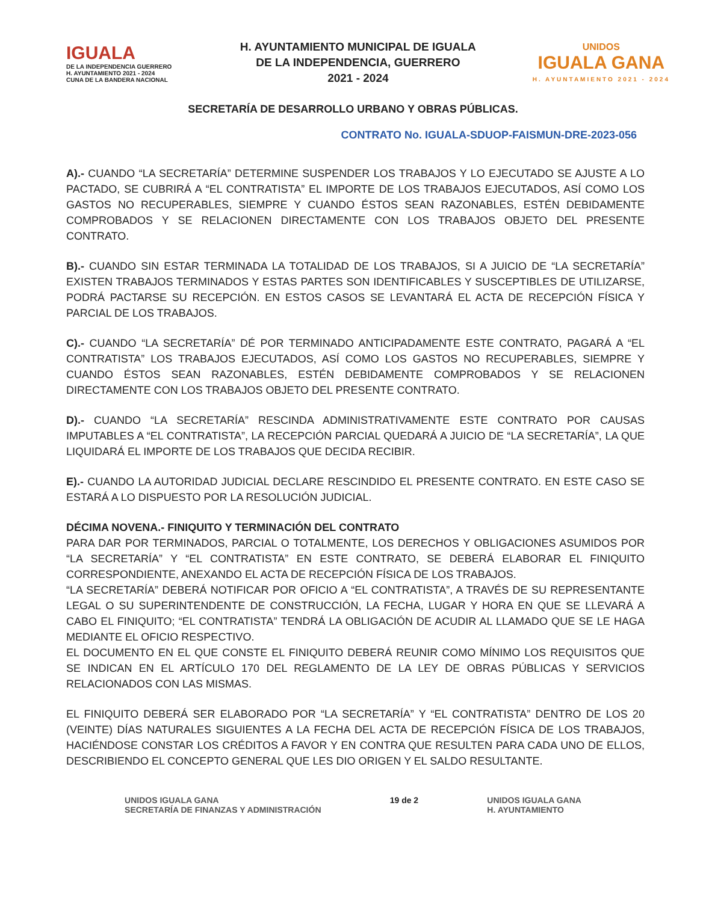IGUALA
DE LA INDEPENDENCIA GUERRERO
H. AYUNTAMIENTO 2021 - 2024
CUNA DE LA BANDERA NACIONAL
H. AYUNTAMIENTO MUNICIPAL DE IGUALA
DE LA INDEPENDENCIA, GUERRERO
2021 - 2024
UNIDOS
IGUALA GANA
H. AYUNTAMIENTO 2021 - 2024
SECRETARÍA DE DESARROLLO URBANO Y OBRAS PÚBLICAS.
CONTRATO No. IGUALA-SDUOP-FAISMUN-DRE-2023-056
A).- CUANDO “LA SECRETARÍA” DETERMINE SUSPENDER LOS TRABAJOS Y LO EJECUTADO SE AJUSTE A LO PACTADO, SE CUBRIRÁ A “EL CONTRATISTA” EL IMPORTE DE LOS TRABAJOS EJECUTADOS, ASÍ COMO LOS GASTOS NO RECUPERABLES, SIEMPRE Y CUANDO ÉSTOS SEAN RAZONABLES, ESTÉN DEBIDAMENTE COMPROBADOS Y SE RELACIONEN DIRECTAMENTE CON LOS TRABAJOS OBJETO DEL PRESENTE CONTRATO.
B).- CUANDO SIN ESTAR TERMINADA LA TOTALIDAD DE LOS TRABAJOS, SI A JUICIO DE “LA SECRETARÍA” EXISTEN TRABAJOS TERMINADOS Y ESTAS PARTES SON IDENTIFICABLES Y SUSCEPTIBLES DE UTILIZARSE, PODRÁ PACTARSE SU RECEPCIÓN. EN ESTOS CASOS SE LEVANTARÁ EL ACTA DE RECEPCIÓN FÍSICA Y PARCIAL DE LOS TRABAJOS.
C).- CUANDO “LA SECRETARÍA” DÉ POR TERMINADO ANTICIPADAMENTE ESTE CONTRATO, PAGARÁ A “EL CONTRATISTA” LOS TRABAJOS EJECUTADOS, ASÍ COMO LOS GASTOS NO RECUPERABLES, SIEMPRE Y CUANDO ÉSTOS SEAN RAZONABLES, ESTÉN DEBIDAMENTE COMPROBADOS Y SE RELACIONEN DIRECTAMENTE CON LOS TRABAJOS OBJETO DEL PRESENTE CONTRATO.
D).- CUANDO “LA SECRETARÍA” RESCINDA ADMINISTRATIVAMENTE ESTE CONTRATO POR CAUSAS IMPUTABLES A “EL CONTRATISTA”, LA RECEPCIÓN PARCIAL QUEDARÁ A JUICIO DE “LA SECRETARÍA”, LA QUE LIQUIDARÁ EL IMPORTE DE LOS TRABAJOS QUE DECIDA RECIBIR.
E).- CUANDO LA AUTORIDAD JUDICIAL DECLARE RESCINDIDO EL PRESENTE CONTRATO. EN ESTE CASO SE ESTARÁ A LO DISPUESTO POR LA RESOLUCIÓN JUDICIAL.
DÉCIMA NOVENA.- FINIQUITO Y TERMINACIÓN DEL CONTRATO
PARA DAR POR TERMINADOS, PARCIAL O TOTALMENTE, LOS DERECHOS Y OBLIGACIONES ASUMIDOS POR “LA SECRETARÍA” Y “EL CONTRATISTA” EN ESTE CONTRATO, SE DEBERÁ ELABORAR EL FINIQUITO CORRESPONDIENTE, ANEXANDO EL ACTA DE RECEPCIÓN FÍSICA DE LOS TRABAJOS.
“LA SECRETARÍA” DEBERÁ NOTIFICAR POR OFICIO A “EL CONTRATISTA”, A TRAVÉS DE SU REPRESENTANTE LEGAL O SU SUPERINTENDENTE DE CONSTRUCCIÓN, LA FECHA, LUGAR Y HORA EN QUE SE LLEVARÁ A CABO EL FINIQUITO; “EL CONTRATISTA” TENDRÁ LA OBLIGACIÓN DE ACUDIR AL LLAMADO QUE SE LE HAGA MEDIANTE EL OFICIO RESPECTIVO.
EL DOCUMENTO EN EL QUE CONSTE EL FINIQUITO DEBERÁ REUNIR COMO MÍNIMO LOS REQUISITOS QUE SE INDICAN EN EL ARTÍCULO 170 DEL REGLAMENTO DE LA LEY DE OBRAS PÚBLICAS Y SERVICIOS RELACIONADOS CON LAS MISMAS.
EL FINIQUITO DEBERÁ SER ELABORADO POR “LA SECRETARÍA” Y “EL CONTRATISTA” DENTRO DE LOS 20 (VEINTE) DÍAS NATURALES SIGUIENTES A LA FECHA DEL ACTA DE RECEPCIÓN FÍSICA DE LOS TRABAJOS, HACIÉNDOSE CONSTAR LOS CRÉDITOS A FAVOR Y EN CONTRA QUE RESULTEN PARA CADA UNO DE ELLOS, DESCRIBIENDO EL CONCEPTO GENERAL QUE LES DIO ORIGEN Y EL SALDO RESULTANTE.
UNIDOS IGUALA GANA
SECRETARÍA DE FINANZAS Y ADMINISTRACIÓN
19 de 2 UNIDOS IGUALA GANA
H. AYUNTAMIENTO